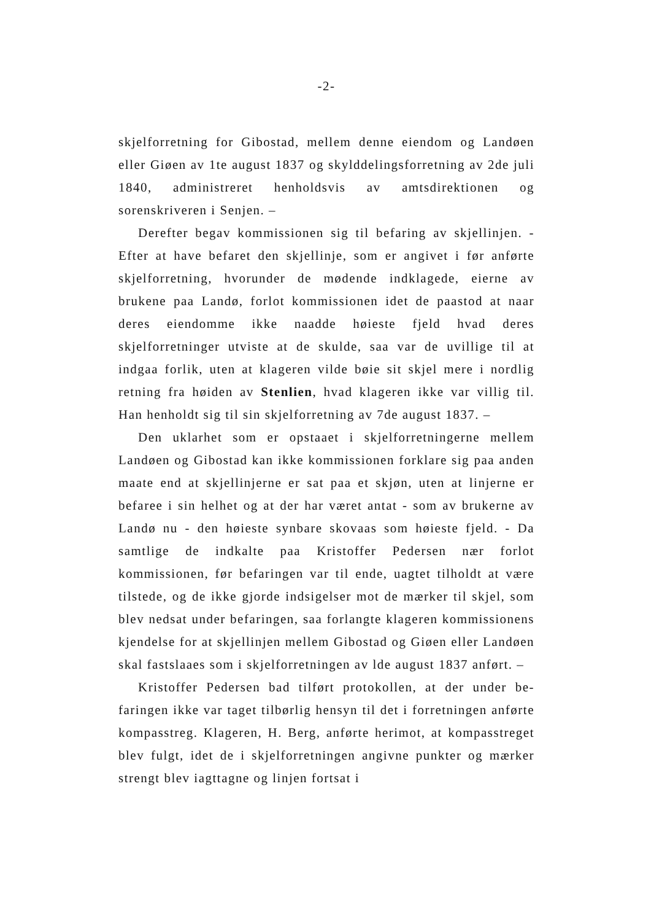-2-
skjelforretning for Gibostad, mellem denne eiendom og Landøen eller Giøen av 1te august 1837 og skylddelingsforretning av 2de juli 1840, administreret henholdsvis av amtsdirektionen og sorenskriveren i Senjen. –
Derefter begav kommissionen sig til befaring av skjellinjen. - Efter at have befaret den skjellinje, som er angivet i før anførte skjelforretning, hvorunder de mødende indklagede, eierne av brukene paa Landø, forlot kommissionen idet de paastod at naar deres eiendomme ikke naadde høieste fjeld hvad deres skjelforretninger utviste at de skulde, saa var de uvillige til at indgaa forlik, uten at klageren vilde bøie sit skjel mere i nordlig retning fra høiden av Stenlien, hvad klageren ikke var villig til. Han henholdt sig til sin skjelforretning av 7de august 1837. –
Den uklarhet som er opstaaet i skjelforretningerne mellem Landøen og Gibostad kan ikke kommissionen forklare sig paa anden maate end at skjellinjerne er sat paa et skjøn, uten at linjerne er befaree i sin helhet og at der har været antat - som av brukerne av Landø nu - den høieste synbare skovaas som høieste fjeld. - Da samtlige de indkalte paa Kristoffer Pedersen nær forlot kommissionen, før befaringen var til ende, uagtet tilholdt at være tilstede, og de ikke gjorde indsigelser mot de mærker til skjel, som blev nedsat under befaringen, saa forlangte klageren kommissionens kjendelse for at skjellinjen mellem Gibostad og Giøen eller Landøen skal fastslaaes som i skjelforretningen av lde august 1837 anført. –
Kristoffer Pedersen bad tilført protokollen, at der under be-faringen ikke var taget tilbørlig hensyn til det i forretningen anførte kompasstreg. Klageren, H. Berg, anførte herimot, at kompasstreget blev fulgt, idet de i skjelforretningen angivne punkter og mærker strengt blev iagttagne og linjen fortsat i